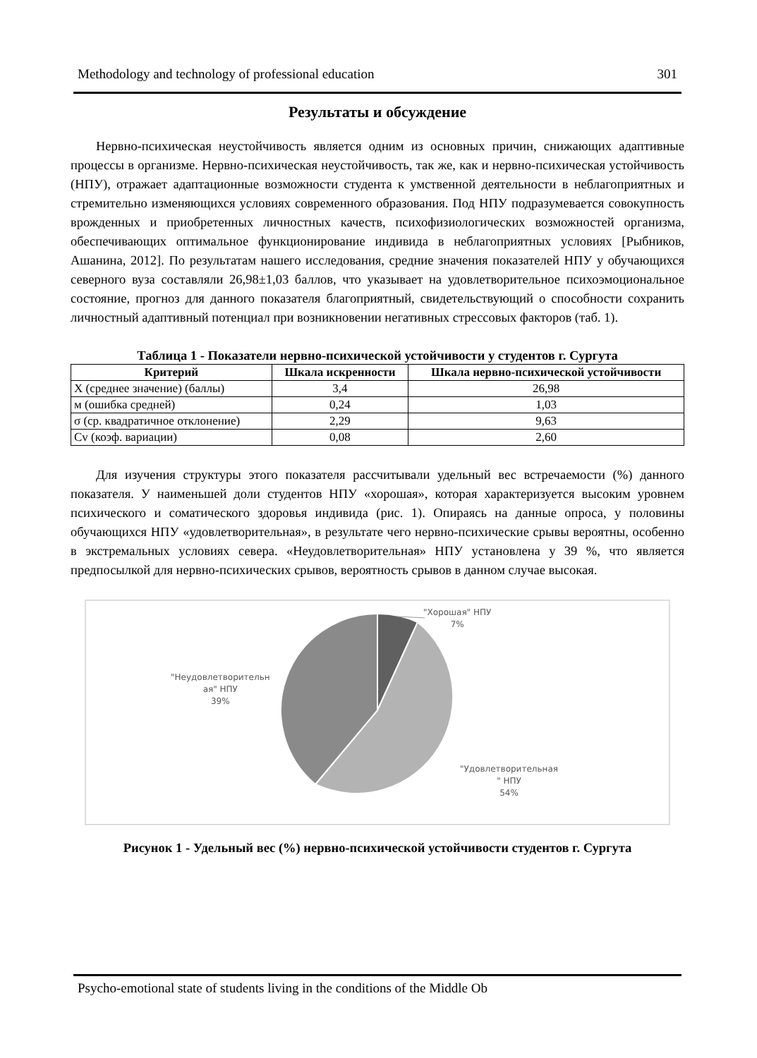Methodology and technology of professional education 301
Результаты и обсуждение
Нервно-психическая неустойчивость является одним из основных причин, снижающих адаптивные процессы в организме. Нервно-психическая неустойчивость, так же, как и нервно-психическая устойчивость (НПУ), отражает адаптационные возможности студента к умственной деятельности в неблагоприятных и стремительно изменяющихся условиях современного образования. Под НПУ подразумевается совокупность врожденных и приобретенных личностных качеств, психофизиологических возможностей организма, обеспечивающих оптимальное функционирование индивида в неблагоприятных условиях [Рыбников, Ашанина, 2012]. По результатам нашего исследования, средние значения показателей НПУ у обучающихся северного вуза составляли 26,98±1,03 баллов, что указывает на удовлетворительное психоэмоциональное состояние, прогноз для данного показателя благоприятный, свидетельствующий о способности сохранить личностный адаптивный потенциал при возникновении негативных стрессовых факторов (таб. 1).
Таблица 1 - Показатели нервно-психической устойчивости у студентов г. Сургута
| Критерий | Шкала искренности | Шкала нервно-психической устойчивости |
| --- | --- | --- |
| X (среднее значение) (баллы) | 3,4 | 26,98 |
| м (ошибка средней) | 0,24 | 1,03 |
| σ (ср. квадратичное отклонение) | 2,29 | 9,63 |
| Cv (коэф. вариации) | 0,08 | 2,60 |
Для изучения структуры этого показателя рассчитывали удельный вес встречаемости (%) данного показателя. У наименьшей доли студентов НПУ «хорошая», которая характеризуется высоким уровнем психического и соматического здоровья индивида (рис. 1). Опираясь на данные опроса, у половины обучающихся НПУ «удовлетворительная», в результате чего нервно-психические срывы вероятны, особенно в экстремальных условиях севера. «Неудовлетворительная» НПУ установлена у 39 %, что является предпосылкой для нервно-психических срывов, вероятность срывов в данном случае высокая.
"Хорошая" НПУ
7%
"Неудовлетворительн
ая" НПУ
39%
"Удовлетворительная
" НПУ
54%
Рисунок 1 - Удельный вес (%) нервно-психической устойчивости студентов г. Сургута
Psycho-emotional state of students living in the conditions of the Middle Ob